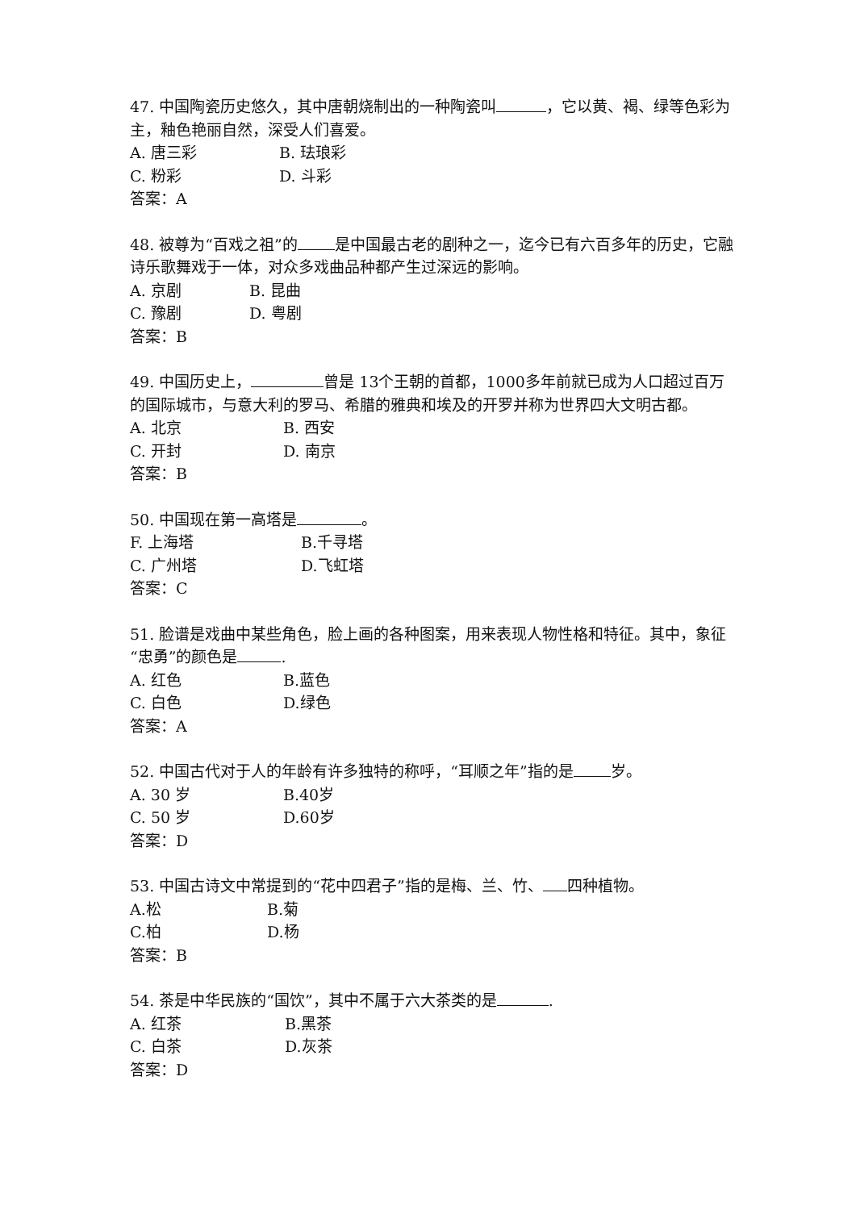47. 中国陶瓷历史悠久，其中唐朝烧制出的一种陶瓷叫 ，它以黄、褐、绿等色彩为主，釉色艳丽自然，深受人们喜爱。
A. 唐三彩 B. 珐琅彩
C. 粉彩 D. 斗彩
答案：A
48. 被尊为“百戏之祖”的 是中国最古老的剧种之一，迄今已有六百多年的历史，它融诗乐歌舞戏于一体，对众多戏曲品种都产生过深远的影响。
A. 京剧 B. 昆曲
C. 豫剧 D. 粤剧
答案：B
49. 中国历史上， 曾是 13个王朝的首都，1000多年前就已成为人口超过百万的国际城市，与意大利的罗马、希腊的雅典和埃及的开罗并称为世界四大文明古都。
A. 北京 B. 西安
C. 开封 D. 南京
答案：B
50. 中国现在第一高塔是 。
F. 上海塔 B.千寻塔
C. 广州塔 D.飞虹塔
答案：C
51. 脸谱是戏曲中某些角色，脸上画的各种图案，用来表现人物性格和特征。其中，象征“忠勇”的颜色是 .
A. 红色 B.蓝色
C. 白色 D.绿色
答案：A
52. 中国古代对于人的年龄有许多独特的称呼，“耳顺之年”指的是 岁。
A. 30 岁 B.40岁
C. 50 岁 D.60岁
答案：D
53. 中国古诗文中常提到的“花中四君子”指的是梅、兰、竹、 四种植物。
A.松 B.菊
C.柏 D.杨
答案：B
54. 茶是中华民族的“国饮”，其中不属于六大茶类的是 .
A. 红茶 B.黑茶
C. 白茶 D.灰茶
答案：D